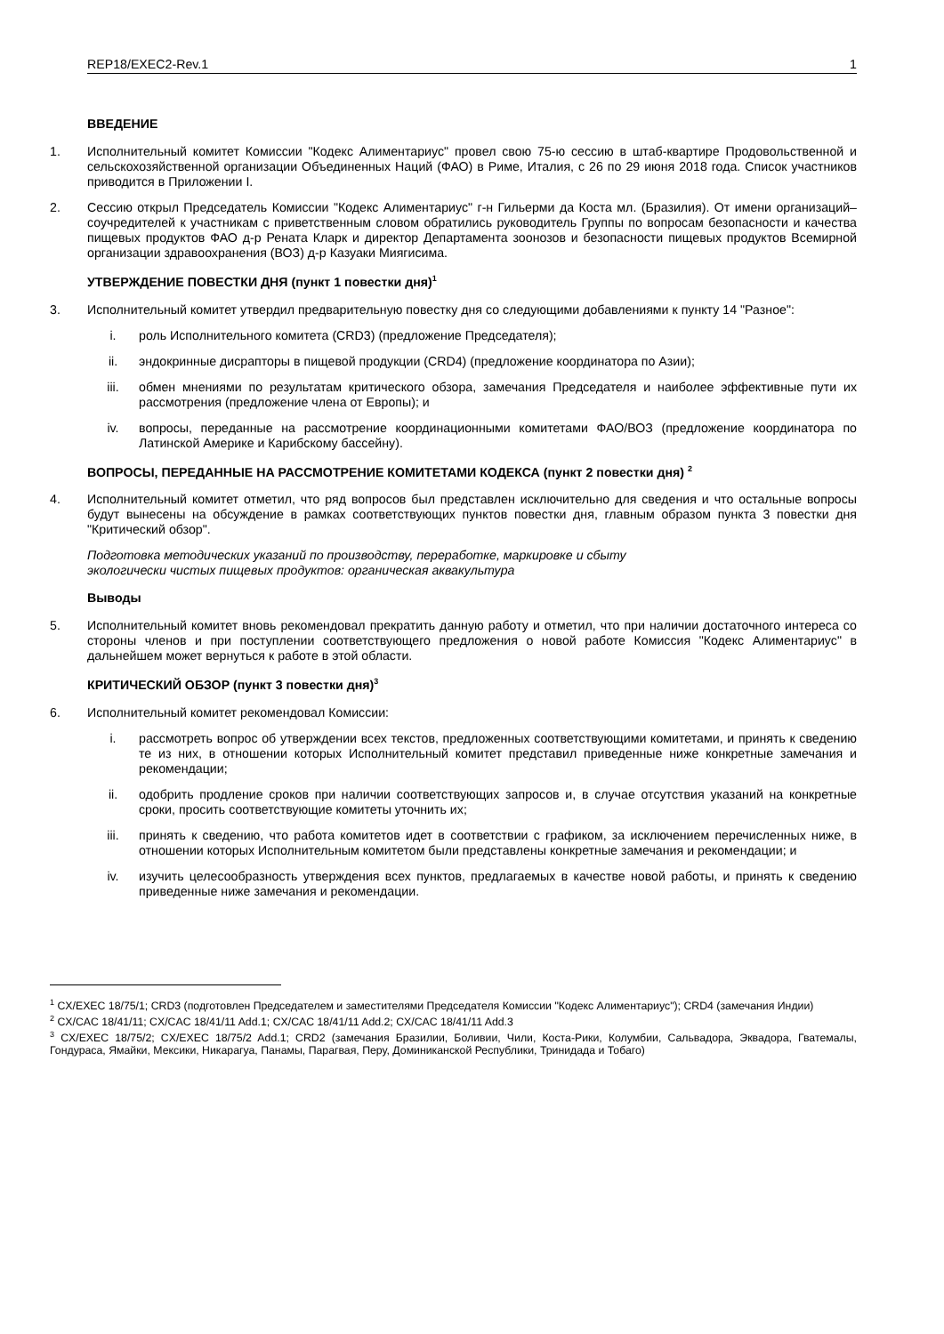REP18/EXEC2-Rev.1 1
ВВЕДЕНИЕ
1. Исполнительный комитет Комиссии "Кодекс Алиментариус" провел свою 75-ю сессию в штаб-квартире Продовольственной и сельскохозяйственной организации Объединенных Наций (ФАО) в Риме, Италия, с 26 по 29 июня 2018 года. Список участников приводится в Приложении I.
2. Сессию открыл Председатель Комиссии "Кодекс Алиментариус" г-н Гильерми да Коста мл. (Бразилия). От имени организаций–соучредителей к участникам с приветственным словом обратились руководитель Группы по вопросам безопасности и качества пищевых продуктов ФАО д-р Рената Кларк и директор Департамента зоонозов и безопасности пищевых продуктов Всемирной организации здравоохранения (ВОЗ) д-р Казуаки Миягисима.
УТВЕРЖДЕНИЕ ПОВЕСТКИ ДНЯ (пункт 1 повестки дня)<sup>1</sup>
3. Исполнительный комитет утвердил предварительную повестку дня со следующими добавлениями к пункту 14 "Разное":
i. роль Исполнительного комитета (CRD3) (предложение Председателя);
ii. эндокринные дисрапторы в пищевой продукции (CRD4) (предложение координатора по Азии);
iii. обмен мнениями по результатам критического обзора, замечания Председателя и наиболее эффективные пути их рассмотрения (предложение члена от Европы); и
iv. вопросы, переданные на рассмотрение координационными комитетами ФАО/ВОЗ (предложение координатора по Латинской Америке и Карибскому бассейну).
ВОПРОСЫ, ПЕРЕДАННЫЕ НА РАССМОТРЕНИЕ КОМИТЕТАМИ КОДЕКСА (пункт 2 повестки дня) <sup>2</sup>
4. Исполнительный комитет отметил, что ряд вопросов был представлен исключительно для сведения и что остальные вопросы будут вынесены на обсуждение в рамках соответствующих пунктов повестки дня, главным образом пункта 3 повестки дня "Критический обзор".
Подготовка методических указаний по производству, переработке, маркировке и сбыту
экологически чистых пищевых продуктов: органическая аквакультура
Выводы
5. Исполнительный комитет вновь рекомендовал прекратить данную работу и отметил, что при наличии достаточного интереса со стороны членов и при поступлении соответствующего предложения о новой работе Комиссия "Кодекс Алиментариус" в дальнейшем может вернуться к работе в этой области.
КРИТИЧЕСКИЙ ОБЗОР (пункт 3 повестки дня)<sup>3</sup>
6. Исполнительный комитет рекомендовал Комиссии:
i. рассмотреть вопрос об утверждении всех текстов, предложенных соответствующими комитетами, и принять к сведению те из них, в отношении которых Исполнительный комитет представил приведенные ниже конкретные замечания и рекомендации;
ii. одобрить продление сроков при наличии соответствующих запросов и, в случае отсутствия указаний на конкретные сроки, просить соответствующие комитеты уточнить их;
iii. принять к сведению, что работа комитетов идет в соответствии с графиком, за исключением перечисленных ниже, в отношении которых Исполнительным комитетом были представлены конкретные замечания и рекомендации; и
iv. изучить целесообразность утверждения всех пунктов, предлагаемых в качестве новой работы, и принять к сведению приведенные ниже замечания и рекомендации.
<sup>1</sup> CX/EXEC 18/75/1; CRD3 (подготовлен Председателем и заместителями Председателя Комиссии "Кодекс Алиментариус"); CRD4 (замечания Индии)
<sup>2</sup> CX/CAC 18/41/11; CX/CAC 18/41/11 Add.1; CX/CAC 18/41/11 Add.2; CX/CAC 18/41/11 Add.3
<sup>3</sup> CX/EXEC 18/75/2; CX/EXEC 18/75/2 Add.1; CRD2 (замечания Бразилии, Боливии, Чили, Коста-Рики, Колумбии, Сальвадора, Эквадора, Гватемалы, Гондураса, Ямайки, Мексики, Никарагуа, Панамы, Парагвая, Перу, Доминиканской Республики, Тринидада и Тобаго)